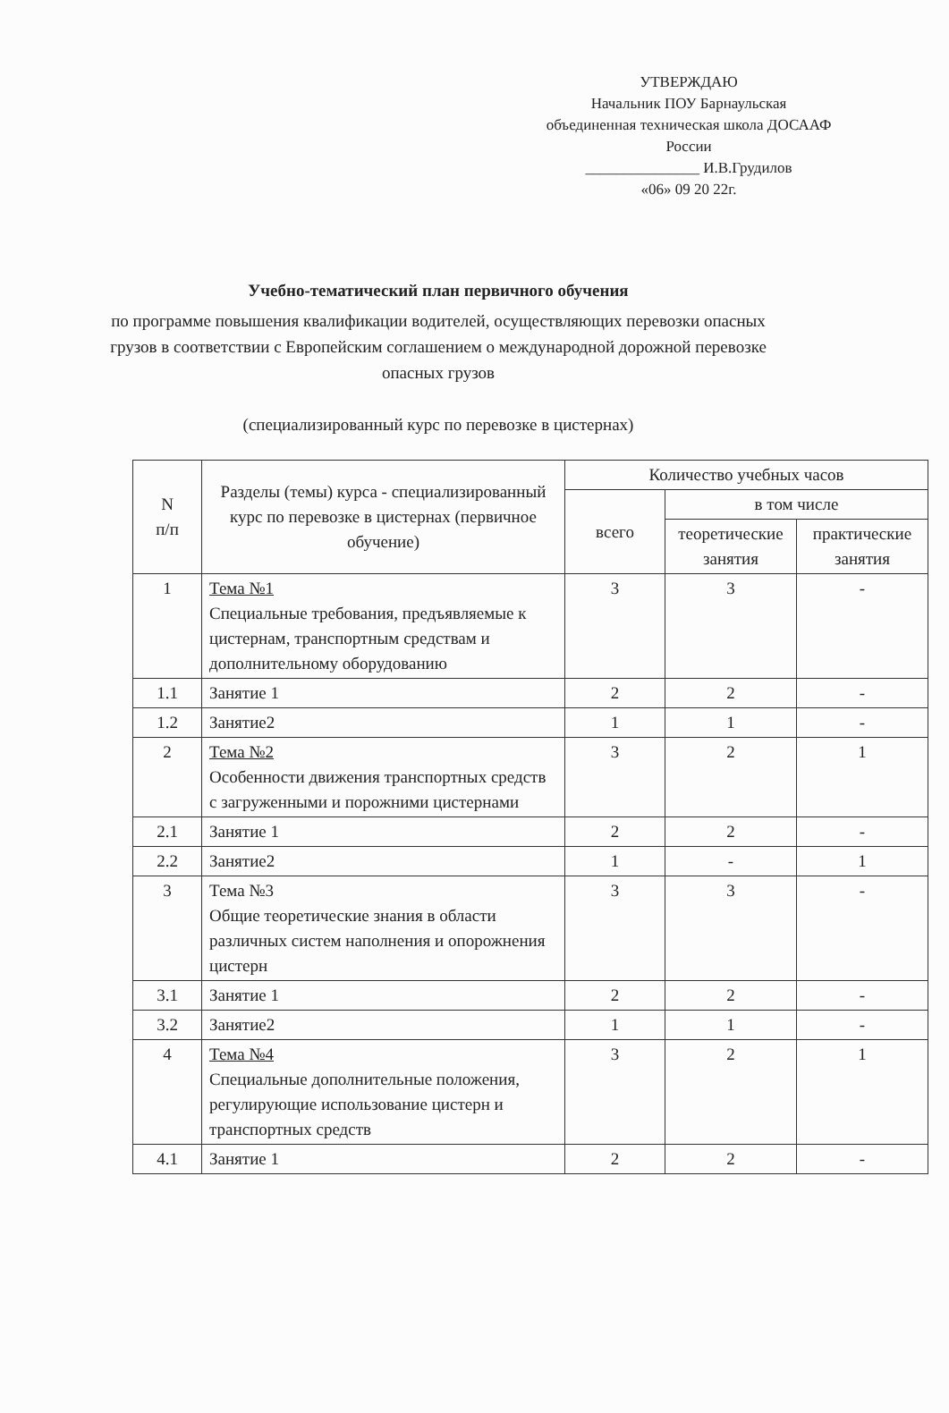УТВЕРЖДАЮ
Начальник ПОУ Барнаульская
объединенная техническая школа ДОСААФ
России
_______________ И.В.Грудилов
«06» 09 20 22г.
Учебно-тематический план первичного обучения
по программе повышения квалификации водителей, осуществляющих перевозки опасных грузов в соответствии с Европейским соглашением о международной дорожной перевозке опасных грузов
(специализированный курс по перевозке в цистернах)
| N п/п | Разделы (темы) курса - специализированный курс по перевозке в цистернах (первичное обучение) | Количество учебных часов | | |
| --- | --- | --- | --- | --- |
| | | всего | в том числе | |
| | | | теоретические занятия | практические занятия |
| 1 | Тема №1 Специальные требования, предъявляемые к цистернам, транспортным средствам и дополнительному оборудованию | 3 | 3 | - |
| 1.1 | Занятие 1 | 2 | 2 | - |
| 1.2 | Занятие2 | 1 | 1 | - |
| 2 | Тема №2 Особенности движения транспортных средств с загруженными и порожними цистернами | 3 | 2 | 1 |
| 2.1 | Занятие 1 | 2 | 2 | - |
| 2.2 | Занятие2 | 1 | - | 1 |
| 3 | Тема №3 Общие теоретические знания в области различных систем наполнения и опорожнения цистерн | 3 | 3 | - |
| 3.1 | Занятие 1 | 2 | 2 | - |
| 3.2 | Занятие2 | 1 | 1 | - |
| 4 | Тема №4 Специальные дополнительные положения, регулирующие использование цистерн и транспортных средств | 3 | 2 | 1 |
| 4.1 | Занятие 1 | 2 | 2 | - |